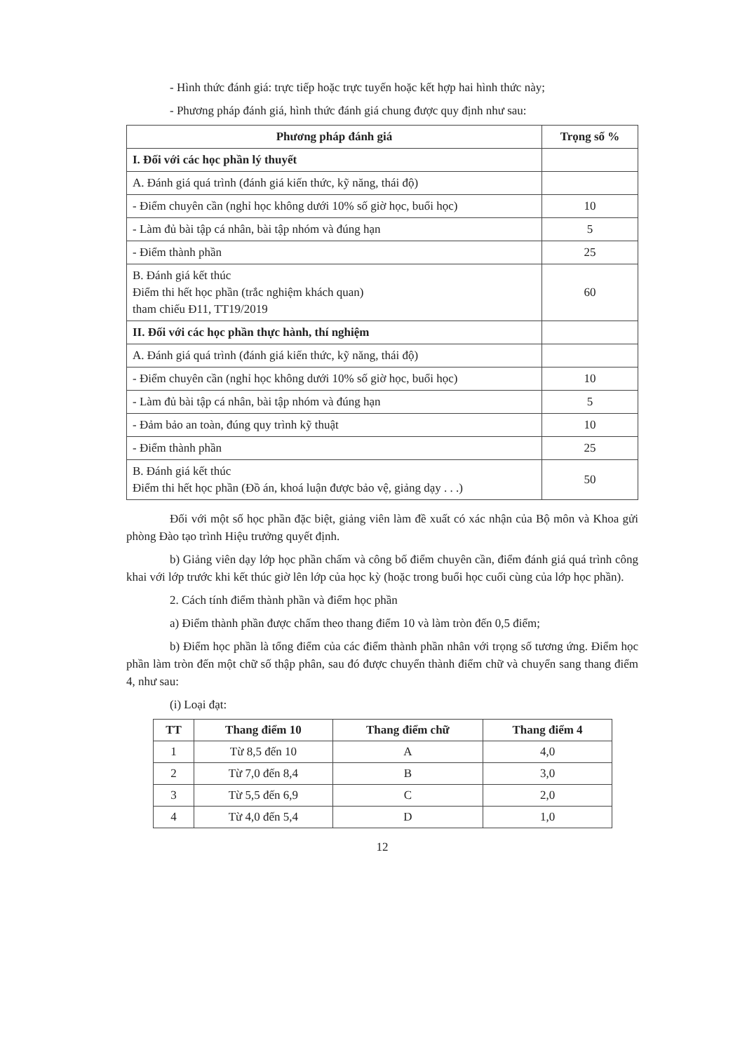- Hình thức đánh giá: trực tiếp hoặc trực tuyến hoặc kết hợp hai hình thức này;
- Phương pháp đánh giá, hình thức đánh giá chung được quy định như sau:
| Phương pháp đánh giá | Trọng số % |
| --- | --- |
| I. Đối với các học phần lý thuyết | |
| A. Đánh giá quá trình (đánh giá kiến thức, kỹ năng, thái độ) | |
| - Điểm chuyên cần (nghỉ học không dưới 10% số giờ học, buổi học) | 10 |
| - Làm đủ bài tập cá nhân, bài tập nhóm và đúng hạn | 5 |
| - Điểm thành phần | 25 |
| B. Đánh giá kết thúc Điểm thi hết học phần (trắc nghiệm khách quan) tham chiếu Đ11, TT19/2019 | 60 |
| II. Đối với các học phần thực hành, thí nghiệm | |
| A. Đánh giá quá trình (đánh giá kiến thức, kỹ năng, thái độ) | |
| - Điểm chuyên cần (nghỉ học không dưới 10% số giờ học, buổi học) | 10 |
| - Làm đủ bài tập cá nhân, bài tập nhóm và đúng hạn | 5 |
| - Đảm bảo an toàn, đúng quy trình kỹ thuật | 10 |
| - Điểm thành phần | 25 |
| B. Đánh giá kết thúc Điểm thi hết học phần (Đồ án, khoá luận được bảo vệ, giảng dạy . . .) | 50 |
Đối với một số học phần đặc biệt, giảng viên làm đề xuất có xác nhận của Bộ môn và Khoa gửi phòng Đào tạo trình Hiệu trưởng quyết định.
b) Giảng viên dạy lớp học phần chấm và công bố điểm chuyên cần, điểm đánh giá quá trình công khai với lớp trước khi kết thúc giờ lên lớp của học kỳ (hoặc trong buổi học cuối cùng của lớp học phần).
2. Cách tính điểm thành phần và điểm học phần
a) Điểm thành phần được chấm theo thang điểm 10 và làm tròn đến 0,5 điểm;
b) Điểm học phần là tổng điểm của các điểm thành phần nhân với trọng số tương ứng. Điểm học phần làm tròn đến một chữ số thập phân, sau đó được chuyển thành điểm chữ và chuyển sang thang điểm 4, như sau:
(i) Loại đạt:
| TT | Thang điểm 10 | Thang điểm chữ | Thang điểm 4 |
| --- | --- | --- | --- |
| 1 | Từ 8,5 đến 10 | A | 4,0 |
| 2 | Từ 7,0 đến 8,4 | B | 3,0 |
| 3 | Từ 5,5 đến 6,9 | C | 2,0 |
| 4 | Từ 4,0 đến 5,4 | D | 1,0 |
12